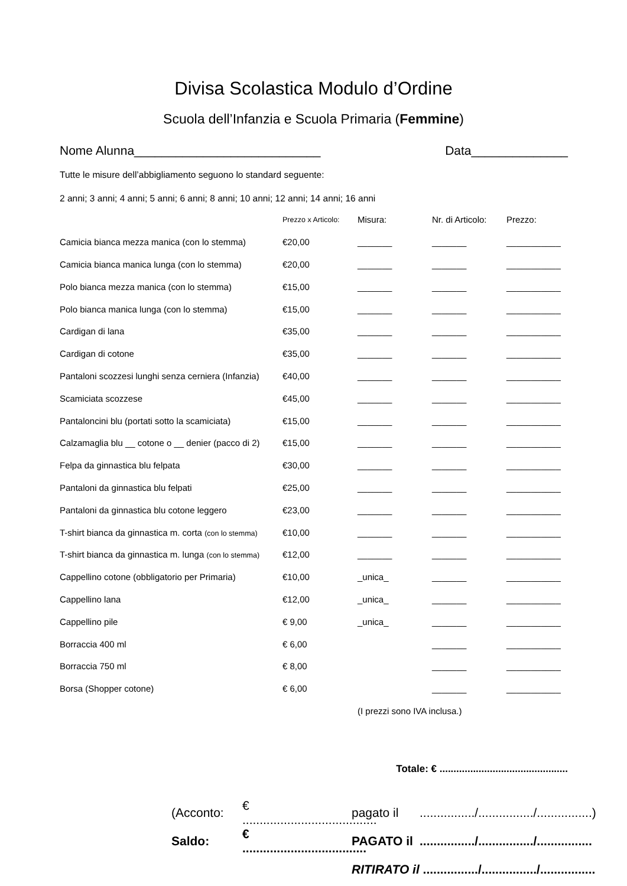Divisa Scolastica Modulo d’Ordine
Scuola dell’Infanzia e Scuola Primaria (Femmine)
Nome Alunna___________________________ Data______________
Tutte le misure dell’abbigliamento seguono lo standard seguente:
2 anni; 3 anni; 4 anni; 5 anni; 6 anni; 8 anni; 10 anni; 12 anni; 14 anni; 16 anni
| | Prezzo x Articolo: | Misura: | Nr. di Articolo: | Prezzo: |
| --- | --- | --- | --- | --- |
| Camicia bianca mezza manica (con lo stemma) | €20,00 | _______ | _______ | ___________ |
| Camicia bianca manica lunga (con lo stemma) | €20,00 | _______ | _______ | ___________ |
| Polo bianca mezza manica (con lo stemma) | €15,00 | _______ | _______ | ___________ |
| Polo bianca manica lunga (con lo stemma) | €15,00 | _______ | _______ | ___________ |
| Cardigan di lana | €35,00 | _______ | _______ | ___________ |
| Cardigan di cotone | €35,00 | _______ | _______ | ___________ |
| Pantaloni scozzesi lunghi senza cerniera (Infanzia) | €40,00 | _______ | _______ | ___________ |
| Scamiciata scozzese | €45,00 | _______ | _______ | ___________ |
| Pantaloncini blu (portati sotto la scamiciata) | €15,00 | _______ | _______ | ___________ |
| Calzamaglia blu __ cotone o __ denier (pacco di 2) | €15,00 | _______ | _______ | ___________ |
| Felpa da ginnastica blu felpata | €30,00 | _______ | _______ | ___________ |
| Pantaloni da ginnastica blu felpati | €25,00 | _______ | _______ | ___________ |
| Pantaloni da ginnastica blu cotone leggero | €23,00 | _______ | _______ | ___________ |
| T-shirt bianca da ginnastica m. corta (con lo stemma) | €10,00 | _______ | _______ | ___________ |
| T-shirt bianca da ginnastica m. lunga (con lo stemma) | €12,00 | _______ | _______ | ___________ |
| Cappellino cotone (obbligatorio per Primaria) | €10,00 | _unica_ | _______ | ___________ |
| Cappellino lana | €12,00 | _unica_ | _______ | ___________ |
| Cappellino pile | € 9,00 | _unica_ | _______ | ___________ |
| Borraccia 400 ml | € 6,00 | | _______ | ___________ |
| Borraccia 750 ml | € 8,00 | | _______ | ___________ |
| Borsa (Shopper cotone) | € 6,00 | | _______ | ___________ |
| | | (I prezzi sono IVA inclusa.) | | |
Totale: € ..............................................
(Acconto: € ....................................... pagato il................/................/................)
Saldo: € .................................... PAGATO il................/................/................
RITIRATO il ................/................/................